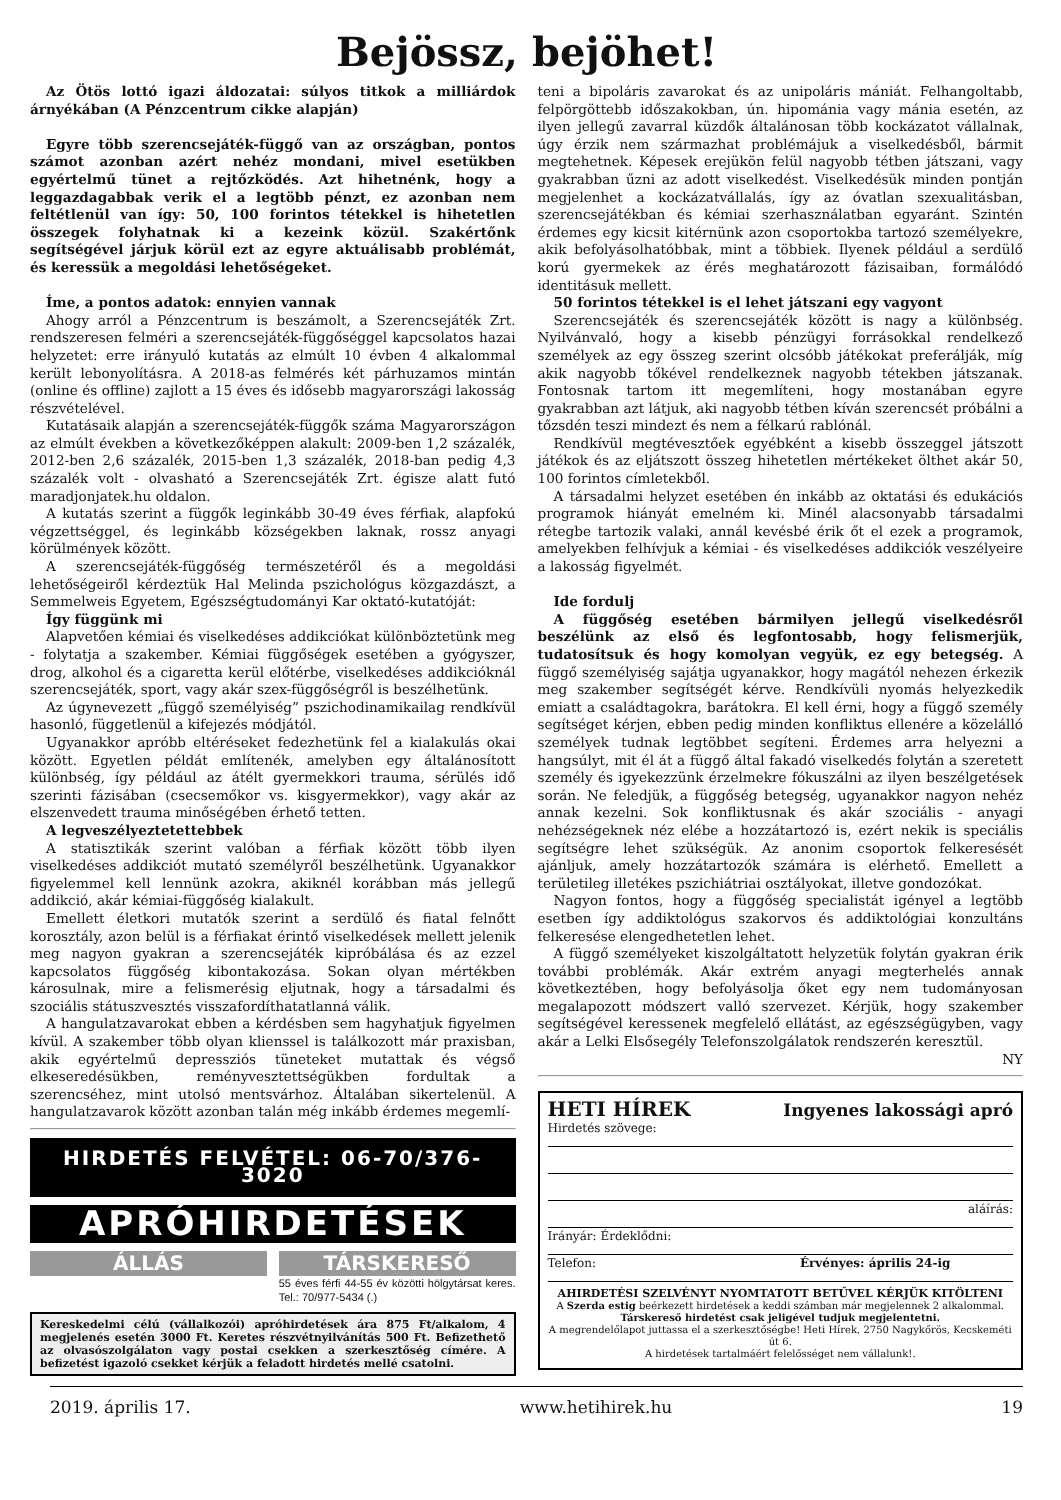Bejössz, bejöhet!
Az Ötös lottó igazi áldozatai: súlyos titkok a milliárdok árnyékában (A Pénzcentrum cikke alapján)
Egyre több szerencsejáték-függő van az országban, pontos számot azonban azért nehéz mondani, mivel esetükben egyértelmű tünet a rejtőzködés. Azt hihetnénk, hogy a leggazdagabbak verik el a legtöbb pénzt, ez azonban nem feltétlenül van így: 50, 100 forintos tétekkel is hihetetlen összegek folyhatnak ki a kezeink közül. Szakértőnk segítségével járjuk körül ezt az egyre aktuálisabb problémát, és keressük a megoldási lehetőségeket.
Íme, a pontos adatok: ennyien vannak
Ahogy arról a Pénzcentrum is beszámolt, a Szerencsejáték Zrt. rendszeresen felméri a szerencsejáték-függőséggel kapcsolatos hazai helyzetet: erre irányuló kutatás az elmúlt 10 évben 4 alkalommal került lebonyolításra. A 2018-as felmérés két párhuzamos mintán (online és offline) zajlott a 15 éves és idősebb magyarországi lakosság részvételével.
Kutatásaik alapján a szerencsejáték-függők száma Magyarországon az elmúlt években a következőképpen alakult: 2009-ben 1,2 százalék, 2012-ben 2,6 százalék, 2015-ben 1,3 százalék, 2018-ban pedig 4,3 százalék volt - olvasható a Szerencsejáték Zrt. égisze alatt futó maradjonjatek.hu oldalon.
A kutatás szerint a függők leginkább 30-49 éves férfiak, alapfokú végzettséggel, és leginkább községekben laknak, rossz anyagi körülmények között.
A szerencsejáték-függőség természetéről és a megoldási lehetőségeiről kérdeztük Hal Melinda pszichológus közgazdászt, a Semmelweis Egyetem, Egészségtudományi Kar oktató-kutatóját:
Így függünk mi
Alapvetően kémiai és viselkedéses addikciókat különböztetünk meg - folytatja a szakember. Kémiai függőségek esetében a gyógyszer, drog, alkohol és a cigaretta kerül előtérbe, viselkedéses addikcióknál szerencsejáték, sport, vagy akár szex-függőségről is beszélhetünk.
Az úgynevezett „függő személyiség” pszichodinamikailag rendkívül hasonló, függetlenül a kifejezés módjától.
Ugyanakkor apróbb eltéréseket fedezhetünk fel a kialakulás okai között. Egyetlen példát említenék, amelyben egy általánosított különbség, így például az átélt gyermekkori trauma, sérülés idő szerinti fázisában (csecsemőkor vs. kisgyermekkor), vagy akár az elszenvedett trauma minőségében érhető tetten.
A legveszélyeztetettebbek
A statisztikák szerint valóban a férfiak között több ilyen viselkedéses addikciót mutató személyről beszélhetünk. Ugyanakkor figyelemmel kell lennünk azokra, akiknél korábban más jellegű addikció, akár kémiai-függőség kialakult.
Emellett életkori mutatók szerint a serdülő és fiatal felnőtt korosztály, azon belül is a férfiakat érintő viselkedések mellett jelenik meg nagyon gyakran a szerencsejáték kipróbálása és az ezzel kapcsolatos függőség kibontakozása. Sokan olyan mértékben károsulnak, mire a felismerésig eljutnak, hogy a társadalmi és szociális státuszvesztés visszafordíthatatlanná válik.
A hangulatzavarokat ebben a kérdésben sem hagyhatjuk figyelmen kívül. A szakember több olyan klienssel is találkozott már praxisban, akik egyértelmű depressziós tüneteket mutattak és végső elkeseredésükben, reményvesztettségükben fordultak a szerencséhez, mint utolsó mentsvárhoz. Általában sikertelenül. A hangulatzavarok között azonban talán még inkább érdemes megemlí-
HIRDETÉS FELVÉTEL: 06-70/376-3020
APRÓHIRDETÉSEK
ÁLLÁS TÁRSKERESŐ
55 éves férfi 44-55 év közötti hölgytársat keres. Tel.: 70/977-5434 (.)
Kereskedelmi célú (vállalkozói) apróhirdetések ára 875 Ft/alkalom, 4 megjelenés esetén 3000 Ft. Keretes részvétnyilvánítás 500 Ft. Befizethető az olvasószolgálaton vagy postai csekken a szerkesztőség címére. A befizetést igazoló csekket kérjük a feladott hirdetés mellé csatolni.
teni a bipoláris zavarokat és az unipoláris mániát. Felhangoltabb, felpörgöttebb időszakokban, ún. hipománia vagy mánia esetén, az ilyen jellegű zavarral küzdők általánosan több kockázatot vállalnak, úgy érzik nem származhat problémájuk a viselkedésből, bármit megtehetnek. Képesek erejükön felül nagyobb tétben játszani, vagy gyakrabban űzni az adott viselkedést. Viselkedésük minden pontján megjelenhet a kockázatvállalás, így az óvatlan szexualitásban, szerencsejátékban és kémiai szerhasználatban egyaránt. Szintén érdemes egy kicsit kitérnünk azon csoportokba tartozó személyekre, akik befolyásolhatóbbak, mint a többiek. Ilyenek például a serdülő korú gyermekek az érés meghatározott fázisaiban, formálódó identitásuk mellett.
50 forintos tétekkel is el lehet játszani egy vagyont
Szerencsejáték és szerencsejáték között is nagy a különbség. Nyilvánvaló, hogy a kisebb pénzügyi forrásokkal rendelkező személyek az egy összeg szerint olcsóbb játékokat preferálják, míg akik nagyobb tőkével rendelkeznek nagyobb tétekben játszanak. Fontosnak tartom itt megemlíteni, hogy mostanában egyre gyakrabban azt látjuk, aki nagyobb tétben kíván szerencsét próbálni a tőzsdén teszi mindezt és nem a félkarú rablónál.
Rendkívül megtévesztőek egyébként a kisebb összeggel játszott játékok és az eljátszott összeg hihetetlen mértékeket ölthet akár 50, 100 forintos címletekből.
A társadalmi helyzet esetében én inkább az oktatási és edukációs programok hiányát emelném ki. Minél alacsonyabb társadalmi rétegbe tartozik valaki, annál kevésbé érik őt el ezek a programok, amelyekben felhívjuk a kémiai - és viselkedéses addikciók veszélyeire a lakosság figyelmét.
Ide fordulj
A függőség esetében bármilyen jellegű viselkedésről beszélünk az első és legfontosabb, hogy felismerjük, tudatosítsuk és hogy komolyan vegyük, ez egy betegség. A függő személyiség sajátja ugyanakkor, hogy magától nehezen érkezik meg szakember segítségét kérve. Rendkívüli nyomás helyezkedik emiatt a családtagokra, barátokra. El kell érni, hogy a függő személy segítséget kérjen, ebben pedig minden konfliktus ellenére a közelálló személyek tudnak legtöbbet segíteni. Érdemes arra helyezni a hangsúlyt, mit él át a függő által fakadó viselkedés folytán a szeretett személy és igyekezzünk érzelmekre fókuszálni az ilyen beszélgetések során. Ne feledjük, a függőség betegség, ugyanakkor nagyon nehéz annak kezelni. Sok konfliktusnak és akár szociális - anyagi nehézségeknek néz elébe a hozzátartozó is, ezért nekik is speciális segítségre lehet szükségük. Az anonim csoportok felkeresését ajánljuk, amely hozzátartozók számára is elérhető. Emellett a területileg illetékes pszichiátriai osztályokat, illetve gondozókat.
Nagyon fontos, hogy a függőség specialistát igényel a legtöbb esetben így addiktológus szakorvos és addiktológiai konzultáns felkeresése elengedhetetlen lehet.
A függő személyeket kiszolgáltatott helyzetük folytán gyakran érik további problémák. Akár extrém anyagi megterhelés annak következtében, hogy befolyásolja őket egy nem tudományosan megalapozott módszert valló szervezet. Kérjük, hogy szakember segítségével keressenek megfelelő ellátást, az egészségügyben, vagy akár a Lelki Elsősegély Telefonszolgálatok rendszerén keresztül.
NY
HETI HÍREK Ingyenes lakossági apró
Hirdetés szövege:
aláírás:
Irányár: Érdeklődni:
Telefon: Érvényes: április 24-ig
AHIRDETÉSI SZELVÉNYT NYOMTATOTT BETŰVEL KÉRJÜK KITÖLTENI
A Szerda estig beérkezett hirdetések a keddi számban már megjelennek 2 alkalommal.
Társkereső hirdetést csak jeligével tudjuk megjelentetni.
A megrendelőlapot juttassa el a szerkesztőségbe! Heti Hírek, 2750 Nagykőrös, Kecskeméti út 6.
A hirdetések tartalmáért felelősséget nem vállalunk!.
2019. április 17. www.hetihirek.hu 19